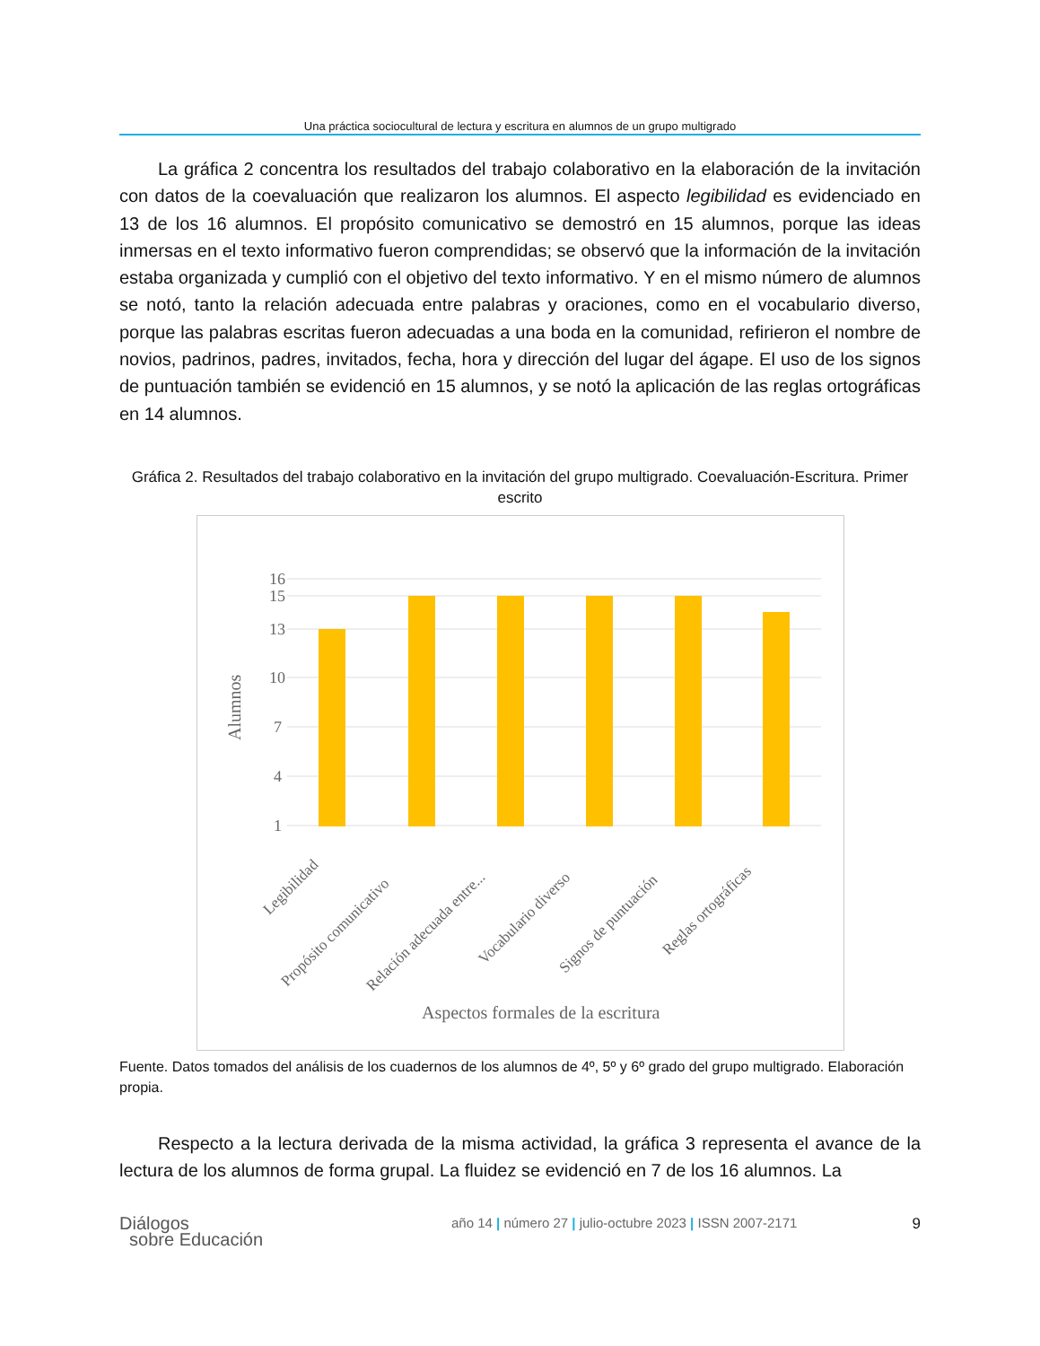Una práctica sociocultural de lectura y escritura en alumnos de un grupo multigrado
La gráfica 2 concentra los resultados del trabajo colaborativo en la elaboración de la invitación con datos de la coevaluación que realizaron los alumnos. El aspecto legibilidad es evidenciado en 13 de los 16 alumnos. El propósito comunicativo se demostró en 15 alumnos, porque las ideas inmersas en el texto informativo fueron comprendidas; se observó que la información de la invitación estaba organizada y cumplió con el objetivo del texto informativo. Y en el mismo número de alumnos se notó, tanto la relación adecuada entre palabras y oraciones, como en el vocabulario diverso, porque las palabras escritas fueron adecuadas a una boda en la comunidad, refirieron el nombre de novios, padrinos, padres, invitados, fecha, hora y dirección del lugar del ágape. El uso de los signos de puntuación también se evidenció en 15 alumnos, y se notó la aplicación de las reglas ortográficas en 14 alumnos.
Gráfica 2. Resultados del trabajo colaborativo en la invitación del grupo multigrado. Coevaluación-Escritura. Primer escrito
16
15
13
10
7
4
1
Alumnos
Legibilidad
Propósito comunicativo
Relación adecuada entre...
Vocabulario diverso
Signos de puntuación
Reglas ortográficas
Aspectos formales de la escritura
Fuente. Datos tomados del análisis de los cuadernos de los alumnos de 4º, 5º y 6º grado del grupo multigrado. Elaboración propia.
Respecto a la lectura derivada de la misma actividad, la gráfica 3 representa el avance de la lectura de los alumnos de forma grupal. La fluidez se evidenció en 7 de los 16 alumnos. La
Diálogos
sobre Educación
año 14 | número 27 | julio-octubre 2023 | ISSN 2007-2171
9